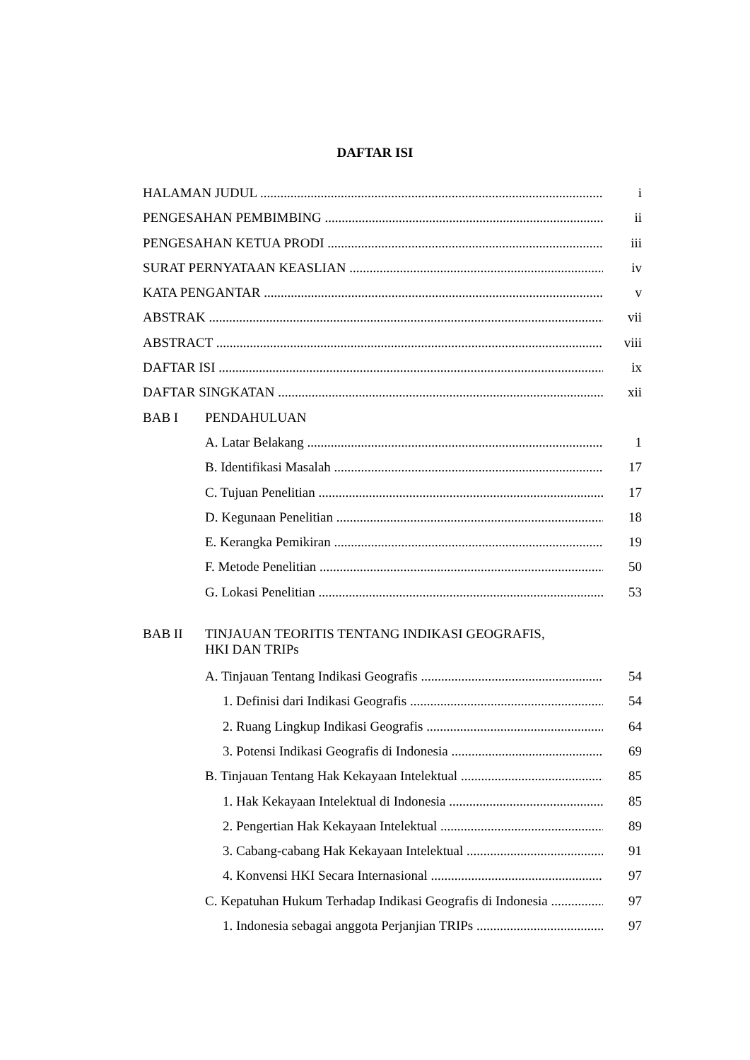DAFTAR ISI
HALAMAN JUDUL i
PENGESAHAN PEMBIMBING ii
PENGESAHAN KETUA PRODI iii
SURAT PERNYATAAN KEASLIAN iv
KATA PENGANTAR v
ABSTRAK vii
ABSTRACT viii
DAFTAR ISI ix
DAFTAR SINGKATAN xii
BAB I PENDAHULUAN
A. Latar Belakang 1
B. Identifikasi Masalah 17
C. Tujuan Penelitian 17
D. Kegunaan Penelitian 18
E. Kerangka Pemikiran 19
F. Metode Penelitian 50
G. Lokasi Penelitian 53
BAB II TINJAUAN TEORITIS TENTANG INDIKASI GEOGRAFIS,
HKI DAN TRIPs
A. Tinjauan Tentang Indikasi Geografis 54
1. Definisi dari Indikasi Geografis 54
2. Ruang Lingkup Indikasi Geografis 64
3. Potensi Indikasi Geografis di Indonesia 69
B. Tinjauan Tentang Hak Kekayaan Intelektual 85
1. Hak Kekayaan Intelektual di Indonesia 85
2. Pengertian Hak Kekayaan Intelektual 89
3. Cabang-cabang Hak Kekayaan Intelektual 91
4. Konvensi HKI Secara Internasional 97
C. Kepatuhan Hukum Terhadap Indikasi Geografis di Indonesia 97
1. Indonesia sebagai anggota Perjanjian TRIPs 97